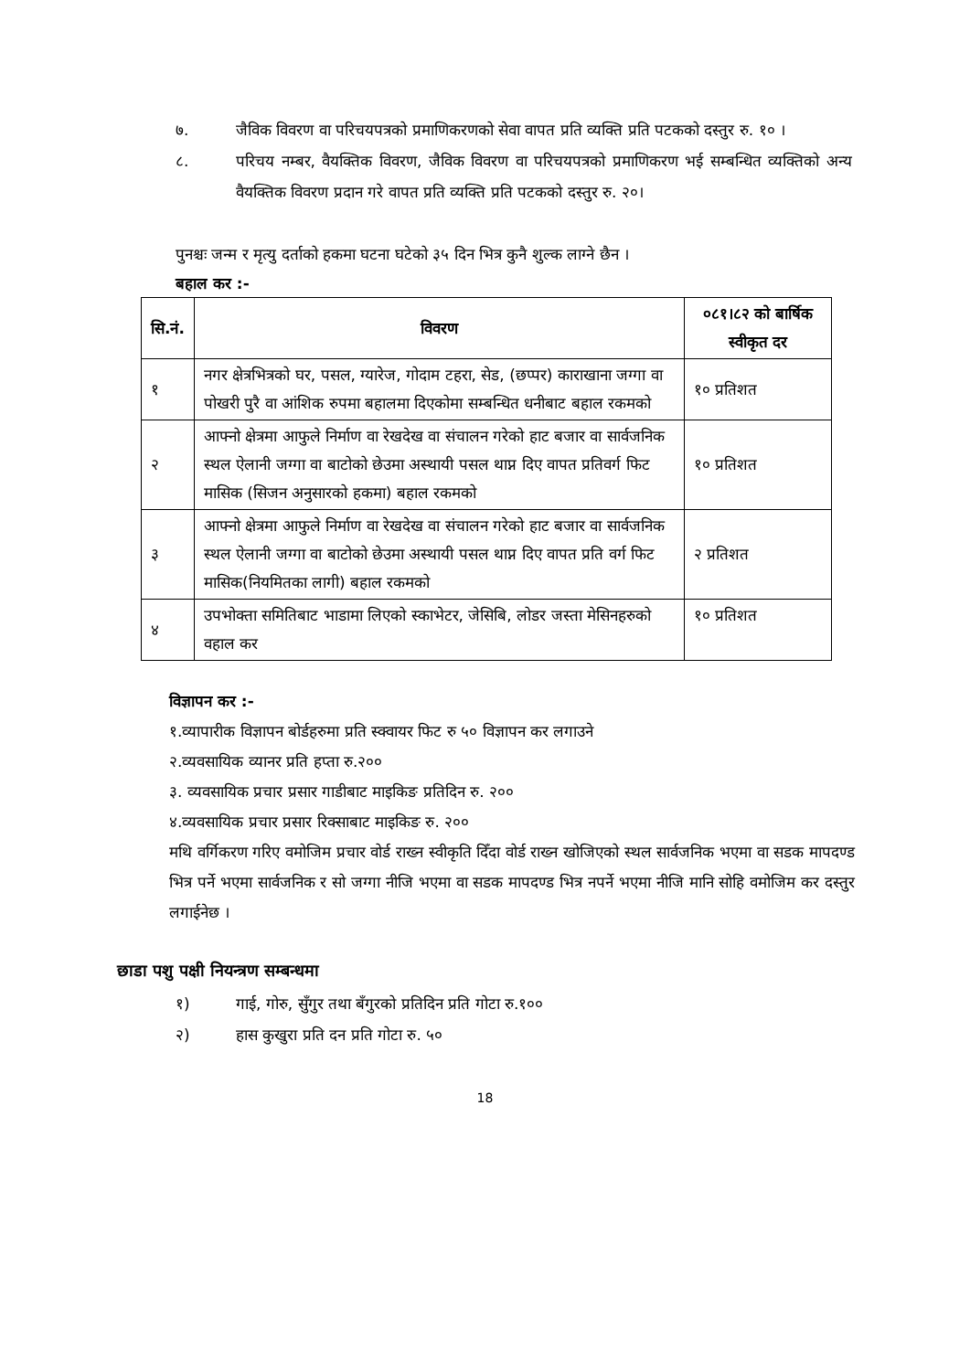७. जैविक विवरण वा परिचयपत्रको प्रमाणिकरणको सेवा वापत प्रति व्यक्ति प्रति पटकको दस्तुर रु. १० ।
८. परिचय नम्बर, वैयक्तिक विवरण, जैविक विवरण वा परिचयपत्रको प्रमाणिकरण भई सम्बन्धित व्यक्तिको अन्य वैयक्तिक विवरण प्रदान गरे वापत प्रति व्यक्ति प्रति पटकको दस्तुर रु. २०।
पुनश्चः जन्म र मृत्यु दर्ताको हकमा घटना घटेको ३५ दिन भित्र कुनै शुल्क लाग्ने छैन ।
बहाल कर :-
| सि.नं. | विवरण | ०८१।८२ को बार्षिक स्वीकृत दर |
| --- | --- | --- |
| १ | नगर क्षेत्रभित्रको घर, पसल, ग्यारेज, गोदाम टहरा, सेड, (छप्पर) काराखाना जग्गा वा पोखरी पुरै वा आंशिक रुपमा बहालमा दिएकोमा सम्बन्धित धनीबाट बहाल रकमको | १० प्रतिशत |
| २ | आफ्नो क्षेत्रमा आफुले निर्माण वा रेखदेख वा संचालन गरेको हाट बजार वा सार्वजनिक स्थल ऐलानी जग्गा वा बाटोको छेउमा अस्थायी पसल थाप्न दिए वापत प्रतिवर्ग फिट मासिक (सिजन अनुसारको हकमा) बहाल रकमको | १० प्रतिशत |
| ३ | आफ्नो क्षेत्रमा आफुले निर्माण वा रेखदेख वा संचालन गरेको हाट बजार वा सार्वजनिक स्थल ऐलानी जग्गा वा बाटोको छेउमा अस्थायी पसल थाप्न दिए वापत प्रति वर्ग फिट मासिक(नियमितका लागी) बहाल रकमको | २ प्रतिशत |
| ४ | उपभोक्ता समितिबाट भाडामा लिएको स्काभेटर, जेसिबि, लोडर जस्ता मेसिनहरुको वहाल कर | १० प्रतिशत |
विज्ञापन कर :-
१.व्यापारीक विज्ञापन बोर्डहरुमा प्रति स्क्वायर फिट रु ५० विज्ञापन कर लगाउने
२.व्यवसायिक व्यानर प्रति हप्ता रु.२००
३. व्यवसायिक प्रचार प्रसार गाडीबाट माइकिङ प्रतिदिन रु. २००
४.व्यवसायिक प्रचार प्रसार रिक्साबाट माइकिङ रु. २००
मथि वर्गिकरण गरिए वमोजिम प्रचार वोर्ड राख्न स्वीकृति दिँदा वोर्ड राख्न खोजिएको स्थल सार्वजनिक भएमा वा सडक मापदण्ड भित्र पर्ने भएमा सार्वजनिक र सो जग्गा नीजि भएमा वा सडक मापदण्ड भित्र नपर्ने भएमा नीजि मानि सोहि वमोजिम कर दस्तुर लगाईनेछ ।
छाडा पशु पक्षी नियन्त्रण सम्बन्धमा
१) गाई, गोरु, सुँगुर तथा बँगुरको प्रतिदिन प्रति गोटा रु.१००
२) हास कुखुरा प्रति दन प्रति गोटा रु. ५०
18